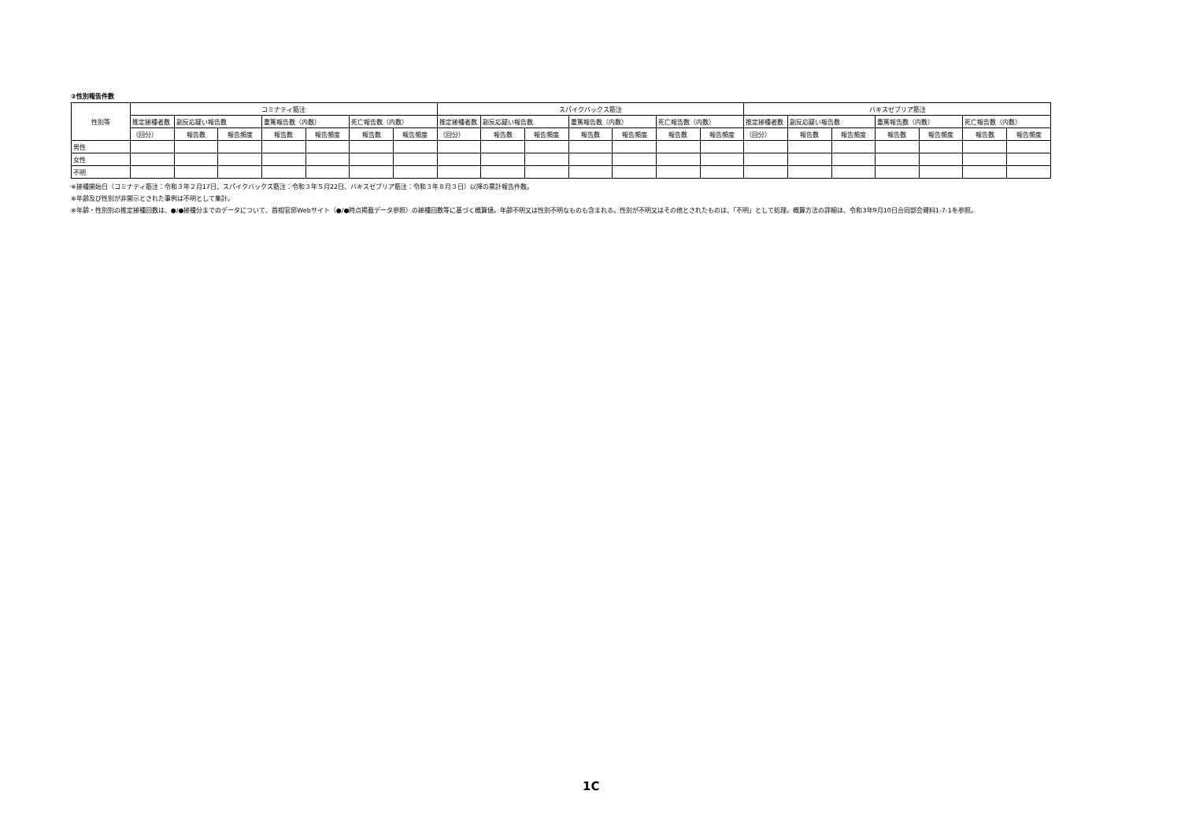③性別報告件数
| 性別等 | コミナティ筋注 | | | | | | | スパイクバックス筋注 | | | | | | | バキスゼブリア筋注 | | | | | | |
| --- | --- | --- | --- | --- | --- | --- | --- | --- | --- | --- | --- | --- | --- | --- | --- | --- | --- | --- | --- | --- | --- |
| | 推定接種者数 | 副反応疑い報告数 | | 重篤報告数（内数） | | 死亡報告数（内数） | | 推定接種者数 | 副反応疑い報告数 | | 重篤報告数（内数） | | 死亡報告数（内数） | | 推定接種者数 | 副反応疑い報告数 | | 重篤報告数（内数） | | 死亡報告数（内数） | |
| | （回分） | 報告数 | 報告頻度 | 報告数 | 報告頻度 | 報告数 | 報告頻度 | （回分） | 報告数 | 報告頻度 | 報告数 | 報告頻度 | 報告数 | 報告頻度 | （回分） | 報告数 | 報告頻度 | 報告数 | 報告頻度 | 報告数 | 報告頻度 |
| 男性 | | | | | | | | | | | | | | | | | | | | | |
| 女性 | | | | | | | | | | | | | | | | | | | | | |
| 不明 | | | | | | | | | | | | | | | | | | | | | |
※接種開始日（コミナティ筋注：令和３年２月17日、スパイクバックス筋注：令和３年５月22日、バキスゼブリア筋注：令和３年８月３日）以降の累計報告件数。
※年齢及び性別が非開示とされた事例は不明として集計。
※年齢・性別別の推定接種回数は、●/●接種分までのデータについて、首相官邸Webサイト（●/●時点掲載データ参照）の接種回数等に基づく概算値。年齢不明又は性別不明なものも含まれる。性別が不明又はその他とされたものは、「不明」として処理。概算方法の詳細は、令和3年9月10日合同部会資料1-7-1を参照。
1C